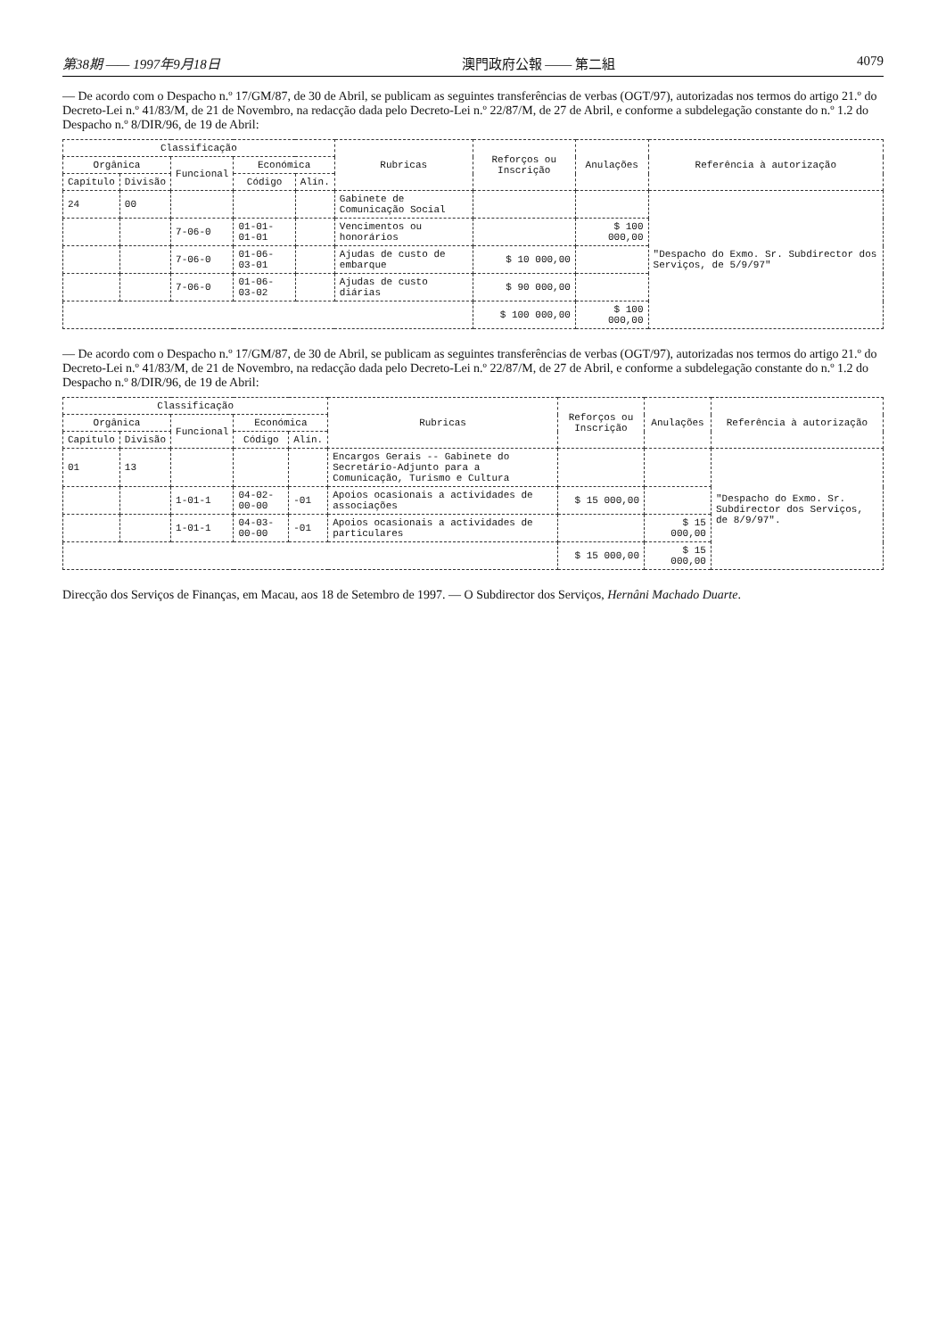第38期 —— 1997年9月18日 澳門政府公報 —— 第二組 4079
— De acordo com o Despacho n.º 17/GM/87, de 30 de Abril, se publicam as seguintes transferências de verbas (OGT/97), autorizadas nos termos do artigo 21.º do Decreto-Lei n.º 41/83/M, de 21 de Novembro, na redacção dada pelo Decreto-Lei n.º 22/87/M, de 27 de Abril, e conforme a subdelegação constante do n.º 1.2 do Despacho n.º 8/DIR/96, de 19 de Abril:
| Classificação | | | | | Rubricas | Reforços ou Inscrição | Anulações | Referência à autorização |
| --- | --- | --- | --- | --- | --- | --- | --- | --- |
| Orgânica | | Funcional | Económica | | | | | |
| Capítulo | Divisão | | Código | Alín. | | | | |
| 24 | 00 | | | | Gabinete de Comunicação Social | | | "Despacho do Exmo. Sr. Subdirector dos Serviços, de 5/9/97" |
| | | 7-06-0 | 01-01-01-01 | | Vencimentos ou honorários | | $ 100 000,00 | |
| | | 7-06-0 | 01-06-03-01 | | Ajudas de custo de embarque | $ 10 000,00 | | |
| | | 7-06-0 | 01-06-03-02 | | Ajudas de custo diárias | $ 90 000,00 | | |
| | | | | | | $ 100 000,00 | $ 100 000,00 | |
— De acordo com o Despacho n.º 17/GM/87, de 30 de Abril, se publicam as seguintes transferências de verbas (OGT/97), autorizadas nos termos do artigo 21.º do Decreto-Lei n.º 41/83/M, de 21 de Novembro, na redacção dada pelo Decreto-Lei n.º 22/87/M, de 27 de Abril, e conforme a subdelegação constante do n.º 1.2 do Despacho n.º 8/DIR/96, de 19 de Abril:
| Classificação | | | | | Rubricas | Reforços ou Inscrição | Anulações | Referência à autorização |
| --- | --- | --- | --- | --- | --- | --- | --- | --- |
| Orgânica | | Funcional | Económica | | | | | |
| Capítulo | Divisão | | Código | Alín. | | | | |
| 01 | 13 | | | | Encargos Gerais -- Gabinete do Secretário-Adjunto para a Comunicação, Turismo e Cultura | | | "Despacho do Exmo. Sr. Subdirector dos Serviços, de 8/9/97". |
| | | 1-01-1 | 04-02-00-00 | -01 | Apoios ocasionais a actividades de associações | $ 15 000,00 | | |
| | | 1-01-1 | 04-03-00-00 | -01 | Apoios ocasionais a actividades de particulares | | $ 15 000,00 | |
| | | | | | | $ 15 000,00 | $ 15 000,00 | |
Direcção dos Serviços de Finanças, em Macau, aos 18 de Setembro de 1997. — O Subdirector dos Serviços, Hernâni Machado Duarte.